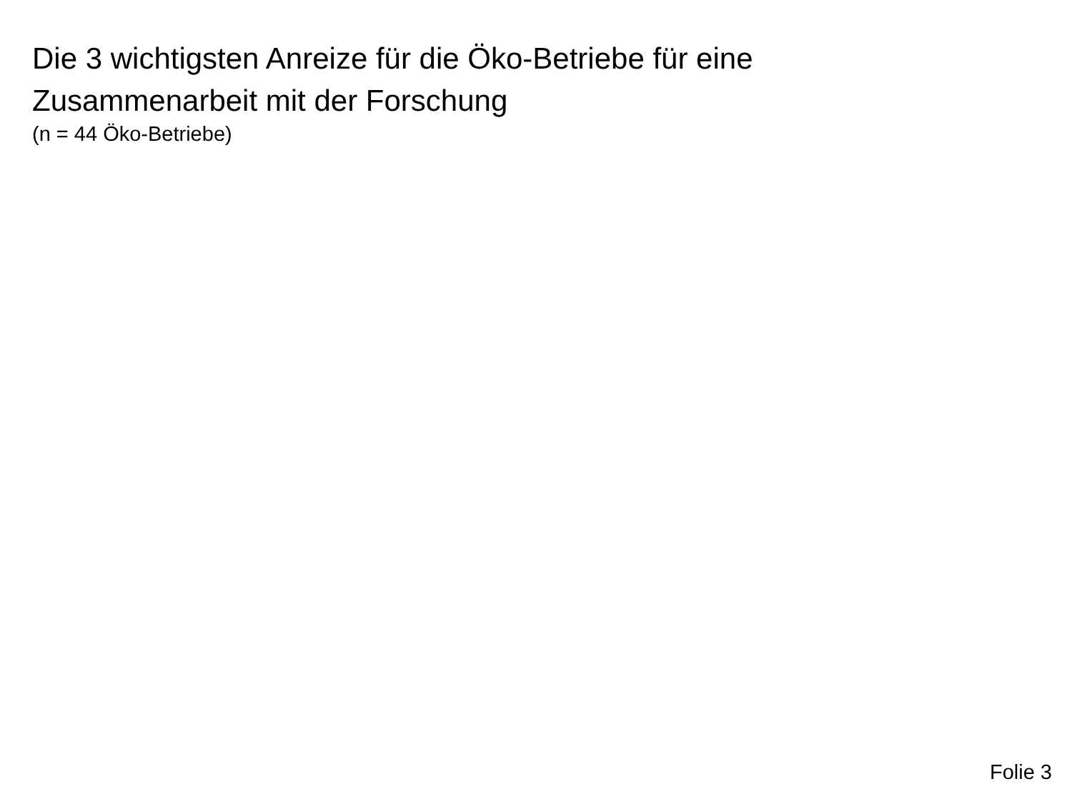Die 3 wichtigsten Anreize für die Öko-Betriebe für eine
Zusammenarbeit mit der Forschung
(n = 44 Öko-Betriebe)
Folie 3